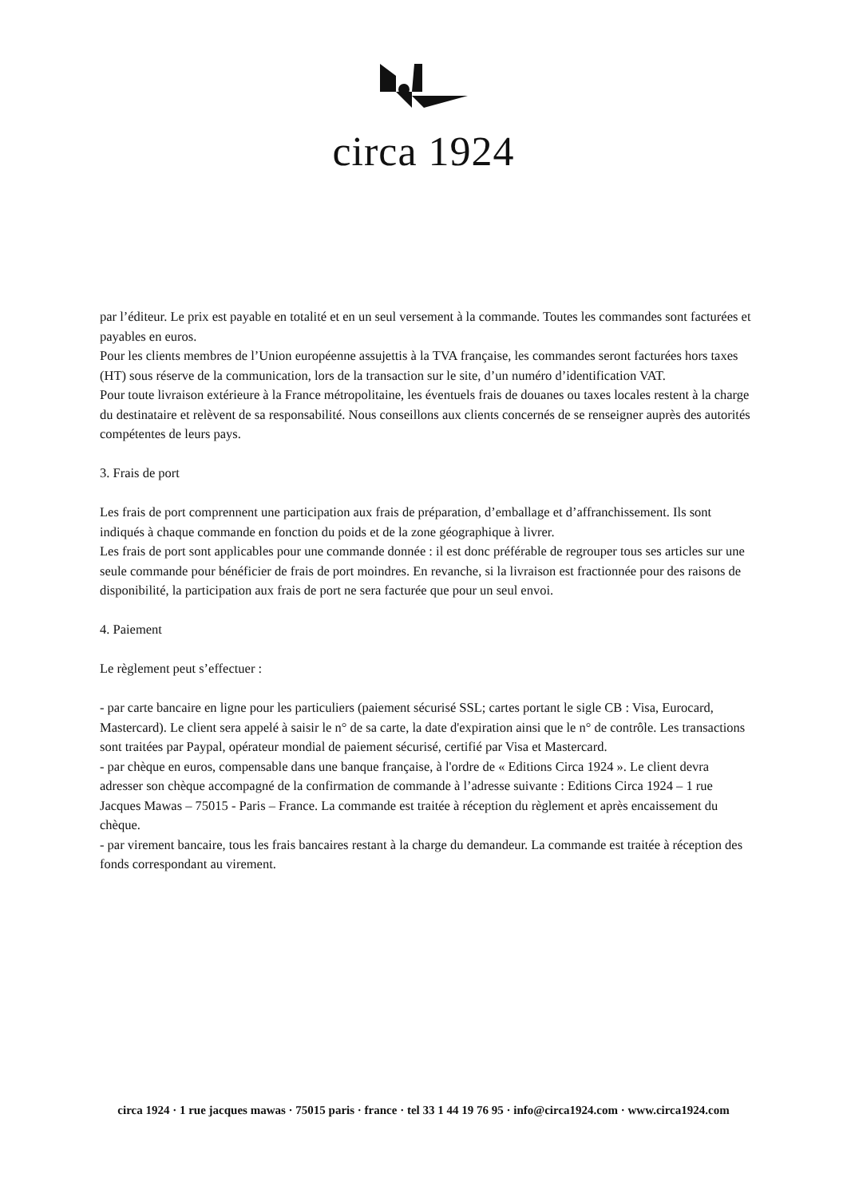circa 1924
par l’éditeur. Le prix est payable en totalité et en un seul versement à la commande. Toutes les commandes sont facturées et payables en euros.
Pour les clients membres de l’Union européenne assujettis à la TVA française, les commandes seront facturées hors taxes (HT) sous réserve de la communication, lors de la transaction sur le site, d’un numéro d’identification VAT.
Pour toute livraison extérieure à la France métropolitaine, les éventuels frais de douanes ou taxes locales restent à la charge du destinataire et relèvent de sa responsabilité. Nous conseillons aux clients concernés de se renseigner auprès des autorités compétentes de leurs pays.
3. Frais de port
Les frais de port comprennent une participation aux frais de préparation, d’emballage et d’affranchissement. Ils sont indiqués à chaque commande en fonction du poids et de la zone géographique à livrer.
Les frais de port sont applicables pour une commande donnée : il est donc préférable de regrouper tous ses articles sur une seule commande pour bénéficier de frais de port moindres. En revanche, si la livraison est fractionnée pour des raisons de disponibilité, la participation aux frais de port ne sera facturée que pour un seul envoi.
4. Paiement
Le règlement peut s’effectuer :
- par carte bancaire en ligne pour les particuliers (paiement sécurisé SSL; cartes portant le sigle CB : Visa, Eurocard, Mastercard). Le client sera appelé à saisir le n° de sa carte, la date d'expiration ainsi que le n° de contrôle. Les transactions sont traitées par Paypal, opérateur mondial de paiement sécurisé, certifié par Visa et Mastercard.
- par chèque en euros, compensable dans une banque française, à l'ordre de « Editions Circa 1924 ». Le client devra adresser son chèque accompagné de la confirmation de commande à l’adresse suivante : Editions Circa 1924 – 1 rue Jacques Mawas – 75015 - Paris – France. La commande est traitée à réception du règlement et après encaissement du chèque.
- par virement bancaire, tous les frais bancaires restant à la charge du demandeur. La commande est traitée à réception des fonds correspondant au virement.
circa 1924 · 1 rue jacques mawas · 75015 paris · france · tel 33 1 44 19 76 95 · info@circa1924.com · www.circa1924.com